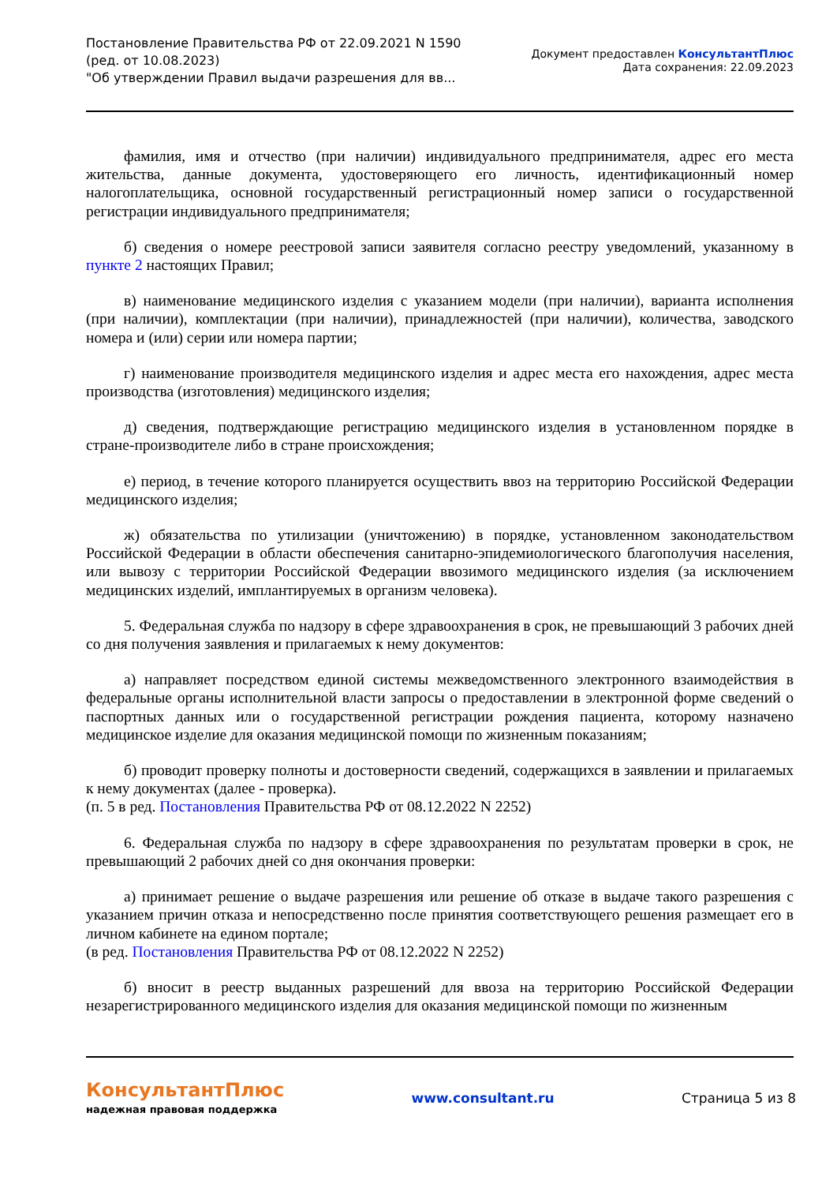Постановление Правительства РФ от 22.09.2021 N 1590
(ред. от 10.08.2023)
"Об утверждении Правил выдачи разрешения для вв...
Документ предоставлен КонсультантПлюс
Дата сохранения: 22.09.2023
фамилия, имя и отчество (при наличии) индивидуального предпринимателя, адрес его места жительства, данные документа, удостоверяющего его личность, идентификационный номер налогоплательщика, основной государственный регистрационный номер записи о государственной регистрации индивидуального предпринимателя;
б) сведения о номере реестровой записи заявителя согласно реестру уведомлений, указанному в пункте 2 настоящих Правил;
в) наименование медицинского изделия с указанием модели (при наличии), варианта исполнения (при наличии), комплектации (при наличии), принадлежностей (при наличии), количества, заводского номера и (или) серии или номера партии;
г) наименование производителя медицинского изделия и адрес места его нахождения, адрес места производства (изготовления) медицинского изделия;
д) сведения, подтверждающие регистрацию медицинского изделия в установленном порядке в стране-производителе либо в стране происхождения;
е) период, в течение которого планируется осуществить ввоз на территорию Российской Федерации медицинского изделия;
ж) обязательства по утилизации (уничтожению) в порядке, установленном законодательством Российской Федерации в области обеспечения санитарно-эпидемиологического благополучия населения, или вывозу с территории Российской Федерации ввозимого медицинского изделия (за исключением медицинских изделий, имплантируемых в организм человека).
5. Федеральная служба по надзору в сфере здравоохранения в срок, не превышающий 3 рабочих дней со дня получения заявления и прилагаемых к нему документов:
а) направляет посредством единой системы межведомственного электронного взаимодействия в федеральные органы исполнительной власти запросы о предоставлении в электронной форме сведений о паспортных данных или о государственной регистрации рождения пациента, которому назначено медицинское изделие для оказания медицинской помощи по жизненным показаниям;
б) проводит проверку полноты и достоверности сведений, содержащихся в заявлении и прилагаемых к нему документах (далее - проверка).
(п. 5 в ред. Постановления Правительства РФ от 08.12.2022 N 2252)
6. Федеральная служба по надзору в сфере здравоохранения по результатам проверки в срок, не превышающий 2 рабочих дней со дня окончания проверки:
а) принимает решение о выдаче разрешения или решение об отказе в выдаче такого разрешения с указанием причин отказа и непосредственно после принятия соответствующего решения размещает его в личном кабинете на едином портале;
(в ред. Постановления Правительства РФ от 08.12.2022 N 2252)
б) вносит в реестр выданных разрешений для ввоза на территорию Российской Федерации незарегистрированного медицинского изделия для оказания медицинской помощи по жизненным
КонсультантПлюс
надежная правовая поддержка
www.consultant.ru Страница 5 из 8